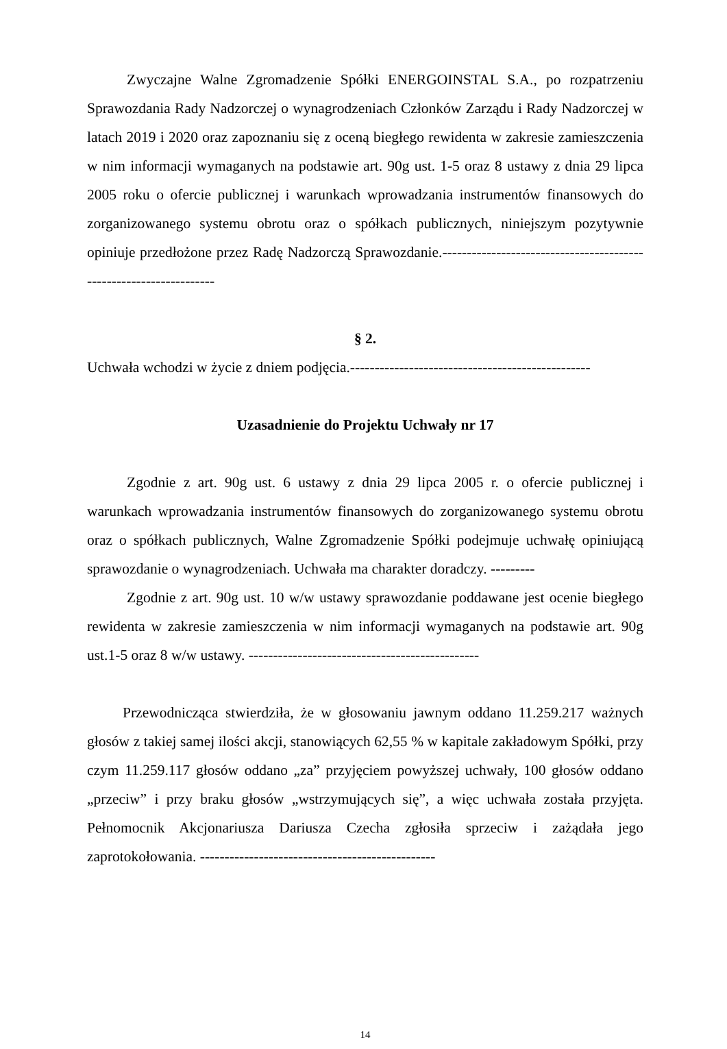Zwyczajne Walne Zgromadzenie Spółki ENERGOINSTAL S.A., po rozpatrzeniu Sprawozdania Rady Nadzorczej o wynagrodzeniach Członków Zarządu i Rady Nadzorczej w latach 2019 i 2020 oraz zapoznaniu się z oceną biegłego rewidenta w zakresie zamieszczenia w nim informacji wymaganych na podstawie art. 90g ust. 1-5 oraz 8 ustawy z dnia 29 lipca 2005 roku o ofercie publicznej i warunkach wprowadzania instrumentów finansowych do zorganizowanego systemu obrotu oraz o spółkach publicznych, niniejszym pozytywnie opiniuje przedłożone przez Radę Nadzorczą Sprawozdanie.-------------------------------------------------------------------
§ 2.
Uchwała wchodzi w życie z dniem podjęcia.-------------------------------------------------
Uzasadnienie do Projektu Uchwały nr 17
Zgodnie z art. 90g ust. 6 ustawy z dnia 29 lipca 2005 r. o ofercie publicznej i warunkach wprowadzania instrumentów finansowych do zorganizowanego systemu obrotu oraz o spółkach publicznych, Walne Zgromadzenie Spółki podejmuje uchwałę opiniującą sprawozdanie o wynagrodzeniach. Uchwała ma charakter doradczy. ---------
Zgodnie z art. 90g ust. 10 w/w ustawy sprawozdanie poddawane jest ocenie biegłego rewidenta w zakresie zamieszczenia w nim informacji wymaganych na podstawie art. 90g ust.1-5 oraz 8 w/w ustawy. -----------------------------------------------
Przewodnicząca stwierdziła, że w głosowaniu jawnym oddano 11.259.217 ważnych głosów z takiej samej ilości akcji, stanowiących 62,55 % w kapitale zakładowym Spółki, przy czym 11.259.117 głosów oddano „za” przyjęciem powyższej uchwały, 100 głosów oddano „przeciw” i przy braku głosów „wstrzymujących się”, a więc uchwała została przyjęta. Pełnomocnik Akcjonariusza Dariusza Czecha zgłosiła sprzeciw i zażądała jego zaprotokołowania. ------------------------------------------------
14